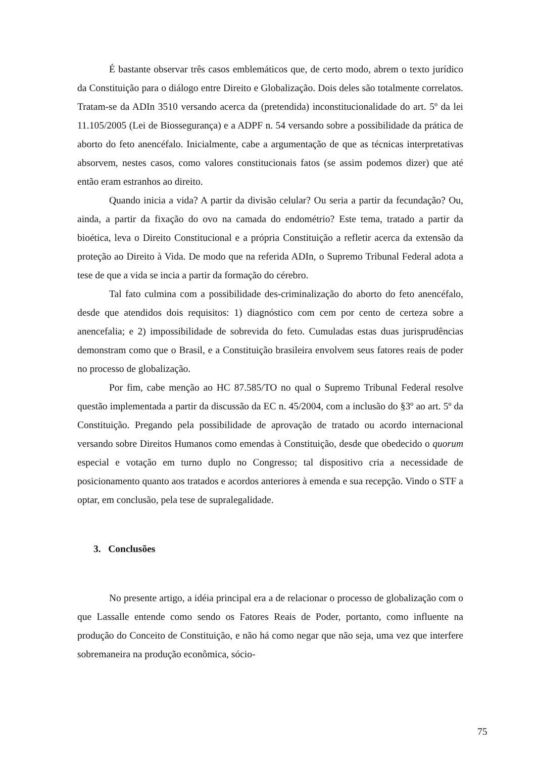É bastante observar três casos emblemáticos que, de certo modo, abrem o texto jurídico da Constituição para o diálogo entre Direito e Globalização. Dois deles são totalmente correlatos. Tratam-se da ADIn 3510 versando acerca da (pretendida) inconstitucionalidade do art. 5º da lei 11.105/2005 (Lei de Biossegurança) e a ADPF n. 54 versando sobre a possibilidade da prática de aborto do feto anencéfalo. Inicialmente, cabe a argumentação de que as técnicas interpretativas absorvem, nestes casos, como valores constitucionais fatos (se assim podemos dizer) que até então eram estranhos ao direito.
Quando inicia a vida? A partir da divisão celular? Ou seria a partir da fecundação? Ou, ainda, a partir da fixação do ovo na camada do endométrio? Este tema, tratado a partir da bioética, leva o Direito Constitucional e a própria Constituição a refletir acerca da extensão da proteção ao Direito à Vida. De modo que na referida ADIn, o Supremo Tribunal Federal adota a tese de que a vida se incia a partir da formação do cérebro.
Tal fato culmina com a possibilidade des-criminalização do aborto do feto anencéfalo, desde que atendidos dois requisitos: 1) diagnóstico com cem por cento de certeza sobre a anencefalia; e 2) impossibilidade de sobrevida do feto. Cumuladas estas duas jurisprudências demonstram como que o Brasil, e a Constituição brasileira envolvem seus fatores reais de poder no processo de globalização.
Por fim, cabe menção ao HC 87.585/TO no qual o Supremo Tribunal Federal resolve questão implementada a partir da discussão da EC n. 45/2004, com a inclusão do §3º ao art. 5º da Constituição. Pregando pela possibilidade de aprovação de tratado ou acordo internacional versando sobre Direitos Humanos como emendas à Constituição, desde que obedecido o quorum especial e votação em turno duplo no Congresso; tal dispositivo cria a necessidade de posicionamento quanto aos tratados e acordos anteriores à emenda e sua recepção. Vindo o STF a optar, em conclusão, pela tese de supralegalidade.
3. Conclusões
No presente artigo, a idéia principal era a de relacionar o processo de globalização com o que Lassalle entende como sendo os Fatores Reais de Poder, portanto, como influente na produção do Conceito de Constituição, e não há como negar que não seja, uma vez que interfere sobremaneira na produção econômica, sócio-
75